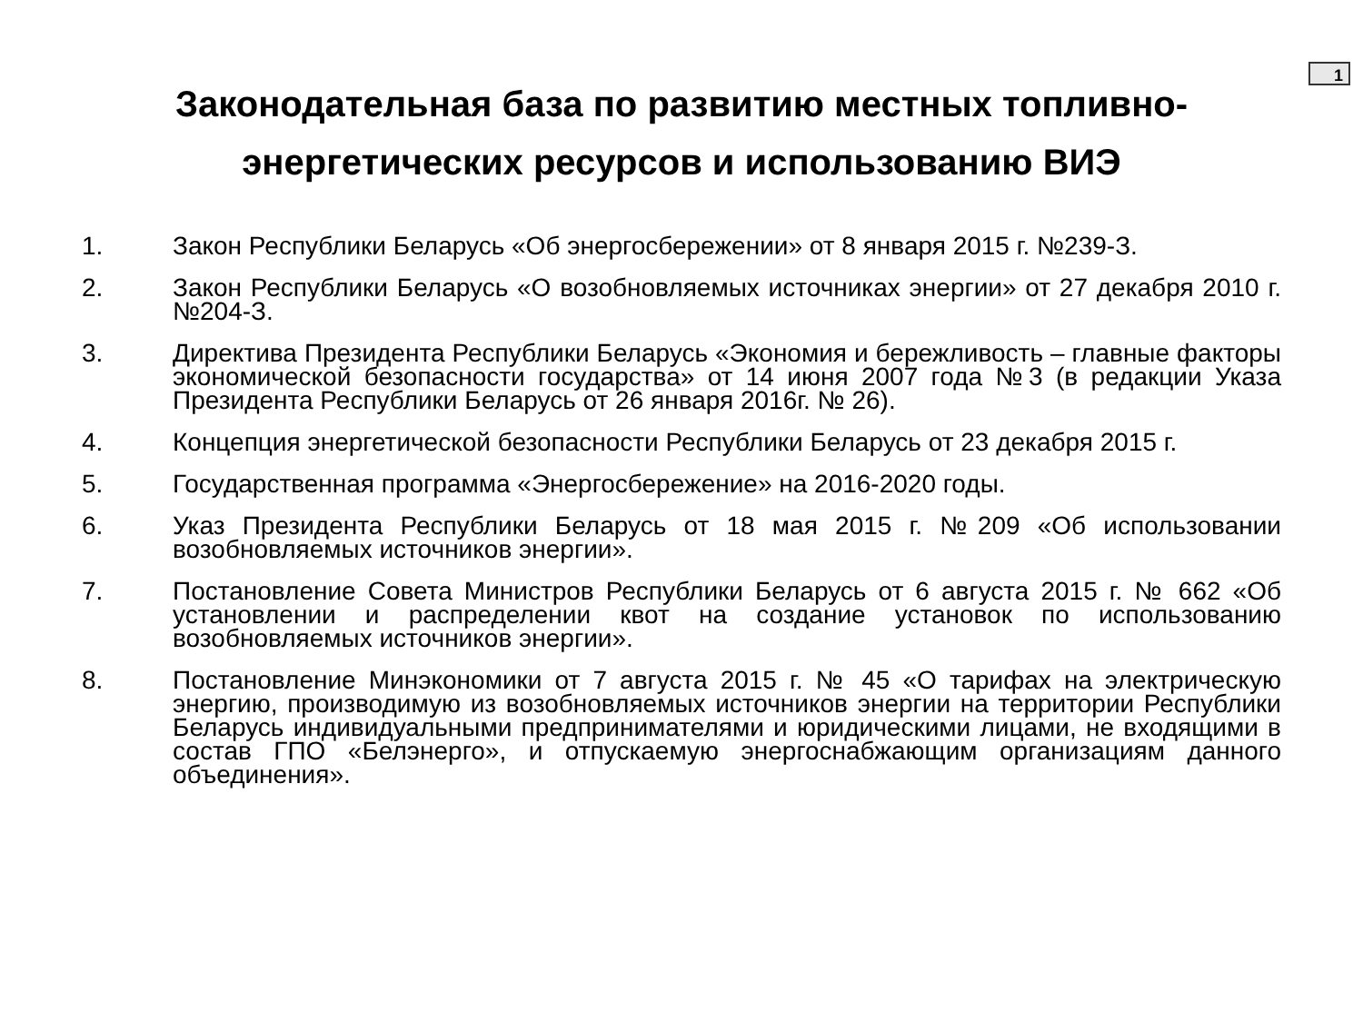1
Законодательная база по развитию местных топливно-
энергетических ресурсов и использованию ВИЭ
1. Закон Республики Беларусь «Об энергосбережении» от 8 января 2015 г. №239-З.
2. Закон Республики Беларусь «О возобновляемых источниках энергии» от 27 декабря 2010 г. №204-З.
3. Директива Президента Республики Беларусь «Экономия и бережливость – главные факторы экономической безопасности государства» от 14 июня 2007 года №3 (в редакции Указа Президента Республики Беларусь от 26 января 2016г. № 26).
4. Концепция энергетической безопасности Республики Беларусь от 23 декабря 2015 г.
5. Государственная программа «Энергосбережение» на 2016-2020 годы.
6. Указ Президента Республики Беларусь от 18 мая 2015 г. №209 «Об использовании возобновляемых источников энергии».
7. Постановление Совета Министров Республики Беларусь от 6 августа 2015 г. № 662 «Об установлении и распределении квот на создание установок по использованию возобновляемых источников энергии».
8. Постановление Минэкономики от 7 августа 2015 г. № 45 «О тарифах на электрическую энергию, производимую из возобновляемых источников энергии на территории Республики Беларусь индивидуальными предпринимателями и юридическими лицами, не входящими в состав ГПО «Белэнерго», и отпускаемую энергоснабжающим организациям данного объединения».